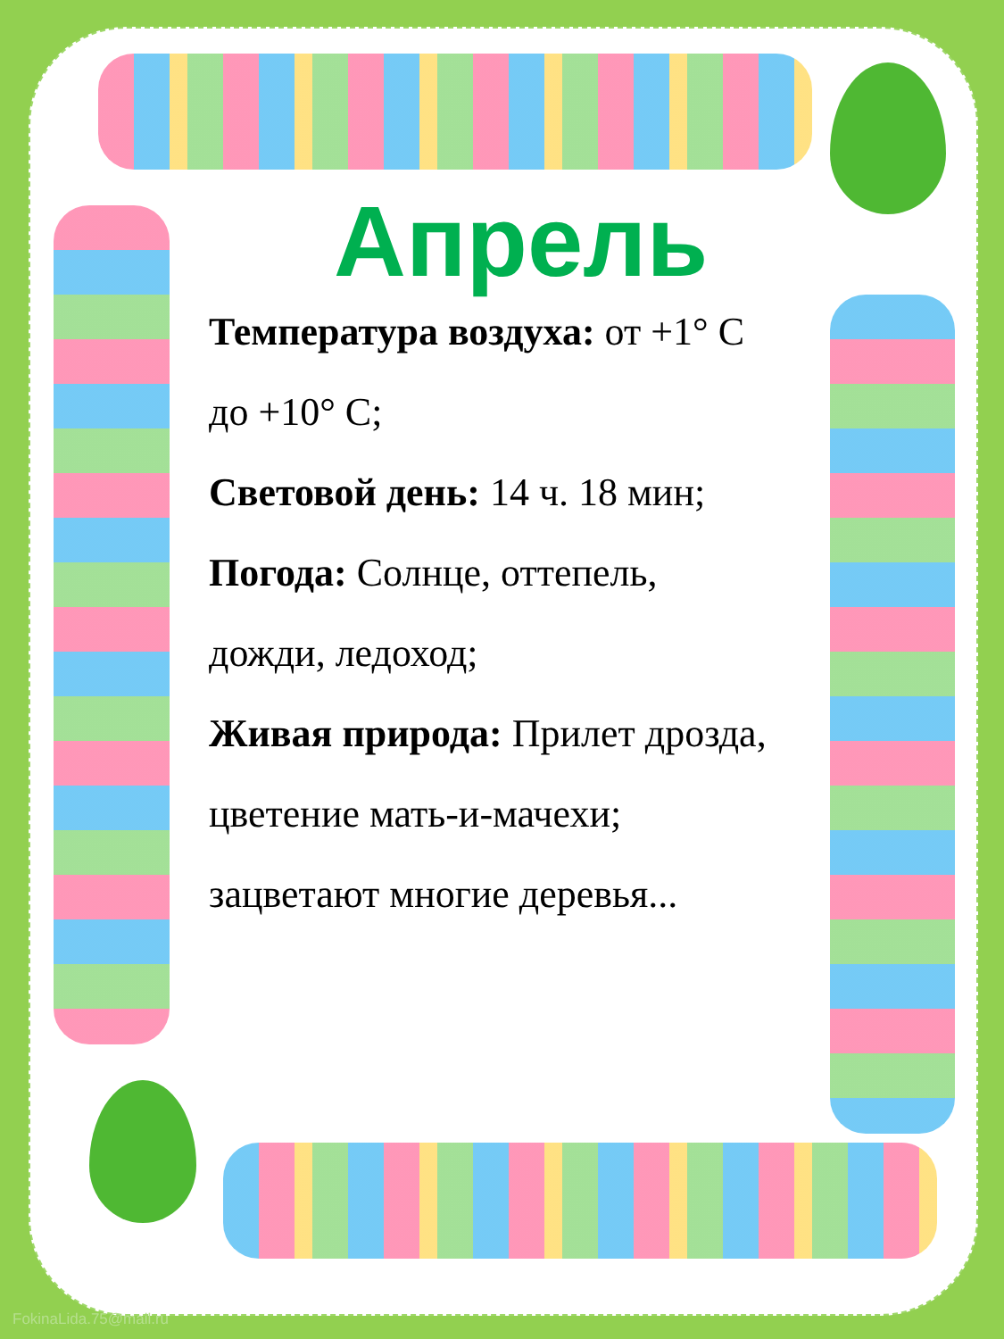Апрель
Температура воздуха: от +1° С до +10° С;
Световой день: 14 ч. 18 мин;
Погода: Солнце, оттепель, дожди, ледоход;
Живая природа: Прилет дрозда, цветение мать-и-мачехи; зацветают многие деревья...
FokinaLida.75@mail.ru